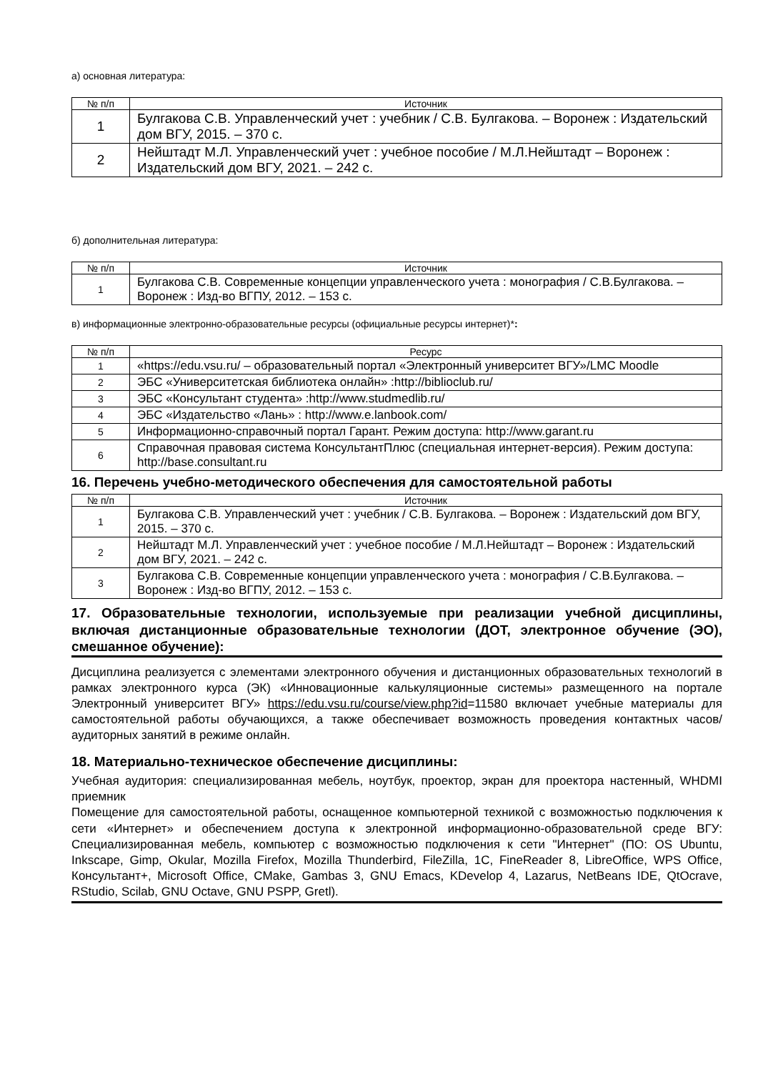а) основная литература:
| № п/п | Источник |
| --- | --- |
| 1 | Булгакова С.В. Управленческий учет : учебник / С.В. Булгакова. – Воронеж : Издательский дом ВГУ, 2015. – 370 с. |
| 2 | Нейштадт М.Л. Управленческий учет : учебное пособие / М.Л.Нейштадт – Воронеж : Издательский дом ВГУ, 2021. – 242 с. |
б) дополнительная литература:
| № п/п | Источник |
| --- | --- |
| 1 | Булгакова С.В. Современные концепции управленческого учета : монография / С.В.Булгакова. – Воронеж : Изд-во ВГПУ, 2012. – 153 с. |
в) информационные электронно-образовательные ресурсы (официальные ресурсы интернет)*:
| № п/п | Ресурс |
| --- | --- |
| 1 | «https://edu.vsu.ru/ – образовательный портал «Электронный университет ВГУ»/LMC Moodle |
| 2 | ЭБС «Университетская библиотека онлайн» :http://biblioclub.ru/ |
| 3 | ЭБС «Консультант студента» :http://www.studmedlib.ru/ |
| 4 | ЭБС «Издательство «Лань» : http://www.e.lanbook.com/ |
| 5 | Информационно-справочный портал Гарант. Режим доступа: http://www.garant.ru |
| 6 | Справочная правовая система КонсультантПлюс (специальная интернет-версия). Режим доступа: http://base.consultant.ru |
16. Перечень учебно-методического обеспечения для самостоятельной работы
| № п/п | Источник |
| --- | --- |
| 1 | Булгакова С.В. Управленческий учет : учебник / С.В. Булгакова. – Воронеж : Издательский дом ВГУ, 2015. – 370 с. |
| 2 | Нейштадт М.Л. Управленческий учет : учебное пособие / М.Л.Нейштадт – Воронеж : Издательский дом ВГУ, 2021. – 242 с. |
| 3 | Булгакова С.В. Современные концепции управленческого учета : монография / С.В.Булгакова. – Воронеж : Изд-во ВГПУ, 2012. – 153 с. |
17. Образовательные технологии, используемые при реализации учебной дисциплины, включая дистанционные образовательные технологии (ДОТ, электронное обучение (ЭО), смешанное обучение):
Дисциплина реализуется с элементами электронного обучения и дистанционных образовательных технологий в рамках электронного курса (ЭК) «Инновационные калькуляционные системы» размещенного на портале Электронный университет ВГУ» https://edu.vsu.ru/course/view.php?id=11580 включает учебные материалы для самостоятельной работы обучающихся, а также обеспечивает возможность проведения контактных часов/аудиторных занятий в режиме онлайн.
18. Материально-техническое обеспечение дисциплины:
Учебная аудитория: специализированная мебель, ноутбук, проектор, экран для проектора настенный, WHDMI приемник
Помещение для самостоятельной работы, оснащенное компьютерной техникой с возможностью подключения к сети «Интернет» и обеспечением доступа к электронной информационно-образовательной среде ВГУ: Специализированная мебель, компьютер с возможностью подключения к сети "Интернет" (ПО: OS Ubuntu, Inkscape, Gimp, Okular, Mozilla Firefox, Mozilla Thunderbird, FileZilla, 1C, FineReader 8, LibreOffice, WPS Office, Консультант+, Microsoft Office, CMake, Gambas 3, GNU Emacs, KDevelop 4, Lazarus, NetBeans IDE, QtOcrave, RStudio, Scilab, GNU Octave, GNU PSPP, Gretl).